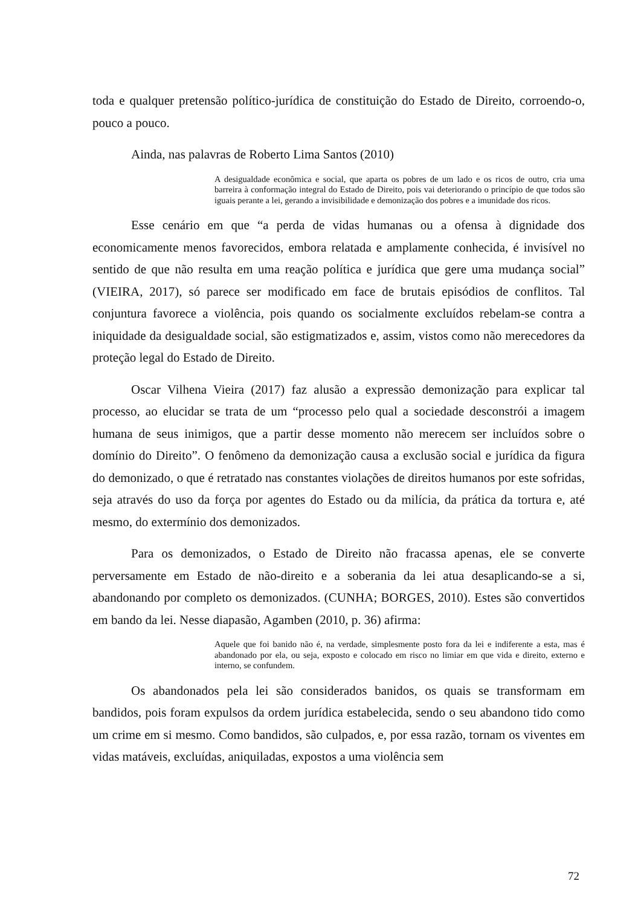toda e qualquer pretensão político-jurídica de constituição do Estado de Direito, corroendo-o, pouco a pouco.
Ainda, nas palavras de Roberto Lima Santos (2010)
A desigualdade econômica e social, que aparta os pobres de um lado e os ricos de outro, cria uma barreira à conformação integral do Estado de Direito, pois vai deteriorando o princípio de que todos são iguais perante a lei, gerando a invisibilidade e demonização dos pobres e a imunidade dos ricos.
Esse cenário em que “a perda de vidas humanas ou a ofensa à dignidade dos economicamente menos favorecidos, embora relatada e amplamente conhecida, é invisível no sentido de que não resulta em uma reação política e jurídica que gere uma mudança social” (VIEIRA, 2017), só parece ser modificado em face de brutais episódios de conflitos. Tal conjuntura favorece a violência, pois quando os socialmente excluídos rebelam-se contra a iniquidade da desigualdade social, são estigmatizados e, assim, vistos como não merecedores da proteção legal do Estado de Direito.
Oscar Vilhena Vieira (2017) faz alusão a expressão demonização para explicar tal processo, ao elucidar se trata de um “processo pelo qual a sociedade desconstrói a imagem humana de seus inimigos, que a partir desse momento não merecem ser incluídos sobre o domínio do Direito”. O fenômeno da demonização causa a exclusão social e jurídica da figura do demonizado, o que é retratado nas constantes violações de direitos humanos por este sofridas, seja através do uso da força por agentes do Estado ou da milícia, da prática da tortura e, até mesmo, do extermínio dos demonizados.
Para os demonizados, o Estado de Direito não fracassa apenas, ele se converte perversamente em Estado de não-direito e a soberania da lei atua desaplicando-se a si, abandonando por completo os demonizados. (CUNHA; BORGES, 2010). Estes são convertidos em bando da lei. Nesse diapasão, Agamben (2010, p. 36) afirma:
Aquele que foi banido não é, na verdade, simplesmente posto fora da lei e indiferente a esta, mas é abandonado por ela, ou seja, exposto e colocado em risco no limiar em que vida e direito, externo e interno, se confundem.
Os abandonados pela lei são considerados banidos, os quais se transformam em bandidos, pois foram expulsos da ordem jurídica estabelecida, sendo o seu abandono tido como um crime em si mesmo. Como bandidos, são culpados, e, por essa razão, tornam os viventes em vidas matáveis, excluídas, aniquiladas, expostos a uma violência sem
72